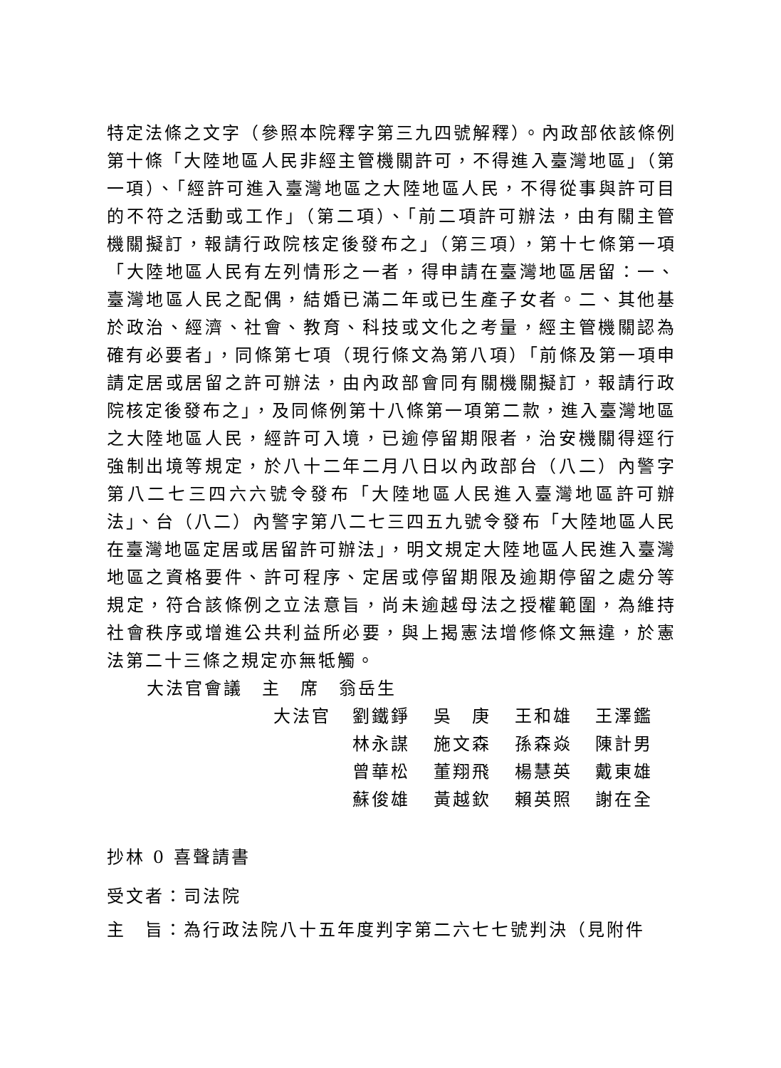特定法條之文字（參照本院釋字第三九四號解釋）。內政部依該條例第十條「大陸地區人民非經主管機關許可，不得進入臺灣地區」（第一項）、「經許可進入臺灣地區之大陸地區人民，不得從事與許可目的不符之活動或工作」（第二項）、「前二項許可辦法，由有關主管機關擬訂，報請行政院核定後發布之」（第三項），第十七條第一項「大陸地區人民有左列情形之一者，得申請在臺灣地區居留：一、臺灣地區人民之配偶，結婚已滿二年或已生產子女者。二、其他基於政治、經濟、社會、教育、科技或文化之考量，經主管機關認為確有必要者」，同條第七項（現行條文為第八項）「前條及第一項申請定居或居留之許可辦法，由內政部會同有關機關擬訂，報請行政院核定後發布之」，及同條例第十八條第一項第二款，進入臺灣地區之大陸地區人民，經許可入境，已逾停留期限者，治安機關得逕行強制出境等規定，於八十二年二月八日以內政部台（八二）內警字第八二七三四六六號令發布「大陸地區人民進入臺灣地區許可辦法」、台（八二）內警字第八二七三四五九號令發布「大陸地區人民在臺灣地區定居或居留許可辦法」，明文規定大陸地區人民進入臺灣地區之資格要件、許可程序、定居或停留期限及逾期停留之處分等規定，符合該條例之立法意旨，尚未逾越母法之授權範圍，為維持社會秩序或增進公共利益所必要，與上揭憲法增修條文無違，於憲法第二十三條之規定亦無牴觸。
大法官會議　主　席　翁岳生
大法官 劉鐵錚 吳　庚 王和雄 王澤鑑
林永謀 施文森 孫森焱 陳計男
曾華松 董翔飛 楊慧英 戴東雄
蘇俊雄 黃越欽 賴英照 謝在全
抄林 0 喜聲請書
受文者：司法院
主　旨：為行政法院八十五年度判字第二六七七號判決（見附件